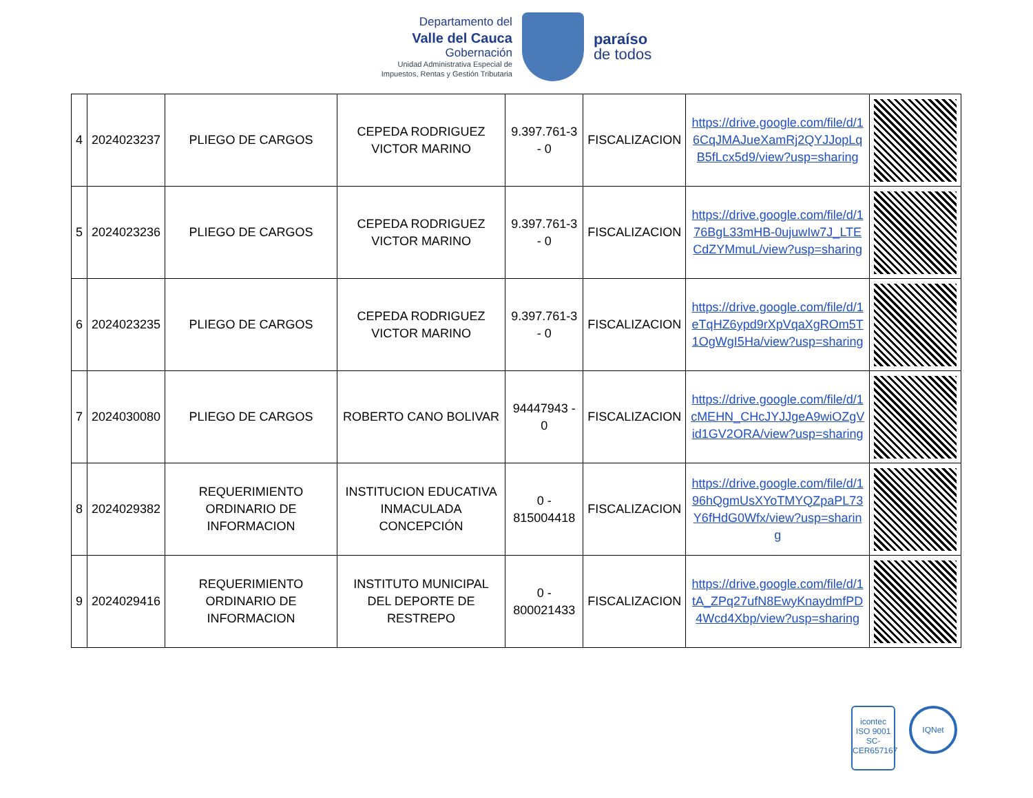Departamento del
Valle del Cauca
Gobernación
Unidad Administrativa Especial de
Impuestos, Rentas y Gestión Tributaria
paraíso
de todos
| 4 | 2024023237 | PLIEGO DE CARGOS | CEPEDA RODRIGUEZ VICTOR MARINO | 9.397.761-3 - 0 | FISCALIZACION | https://drive.google.com/file/d/16CqJMAJueXamRj2QYJJopLqB5fLcx5d9/view?usp=sharing | |
| 5 | 2024023236 | PLIEGO DE CARGOS | CEPEDA RODRIGUEZ VICTOR MARINO | 9.397.761-3 - 0 | FISCALIZACION | https://drive.google.com/file/d/176BgL33mHB-0ujuwIw7J_LTECdZYMmuL/view?usp=sharing | |
| 6 | 2024023235 | PLIEGO DE CARGOS | CEPEDA RODRIGUEZ VICTOR MARINO | 9.397.761-3 - 0 | FISCALIZACION | https://drive.google.com/file/d/1eTqHZ6ypd9rXpVqaXgROm5T1OgWgI5Ha/view?usp=sharing | |
| 7 | 2024030080 | PLIEGO DE CARGOS | ROBERTO CANO BOLIVAR | 94447943 - 0 | FISCALIZACION | https://drive.google.com/file/d/1cMEHN_CHcJYJJgeA9wiOZgVid1GV2ORA/view?usp=sharing | |
| 8 | 2024029382 | REQUERIMIENTO ORDINARIO DE INFORMACION | INSTITUCION EDUCATIVA INMACULADA CONCEPCIÓN | 0 - 815004418 | FISCALIZACION | https://drive.google.com/file/d/196hQgmUsXYoTMYQZpaPL73Y6fHdG0Wfx/view?usp=sharing | |
| 9 | 2024029416 | REQUERIMIENTO ORDINARIO DE INFORMACION | INSTITUTO MUNICIPAL DEL DEPORTE DE RESTREPO | 0 - 800021433 | FISCALIZACION | https://drive.google.com/file/d/1tA_ZPq27ufN8EwyKnaydmfPD4Wcd4Xbp/view?usp=sharing | |
icontec
ISO 9001
SC-CER657167
IQNet